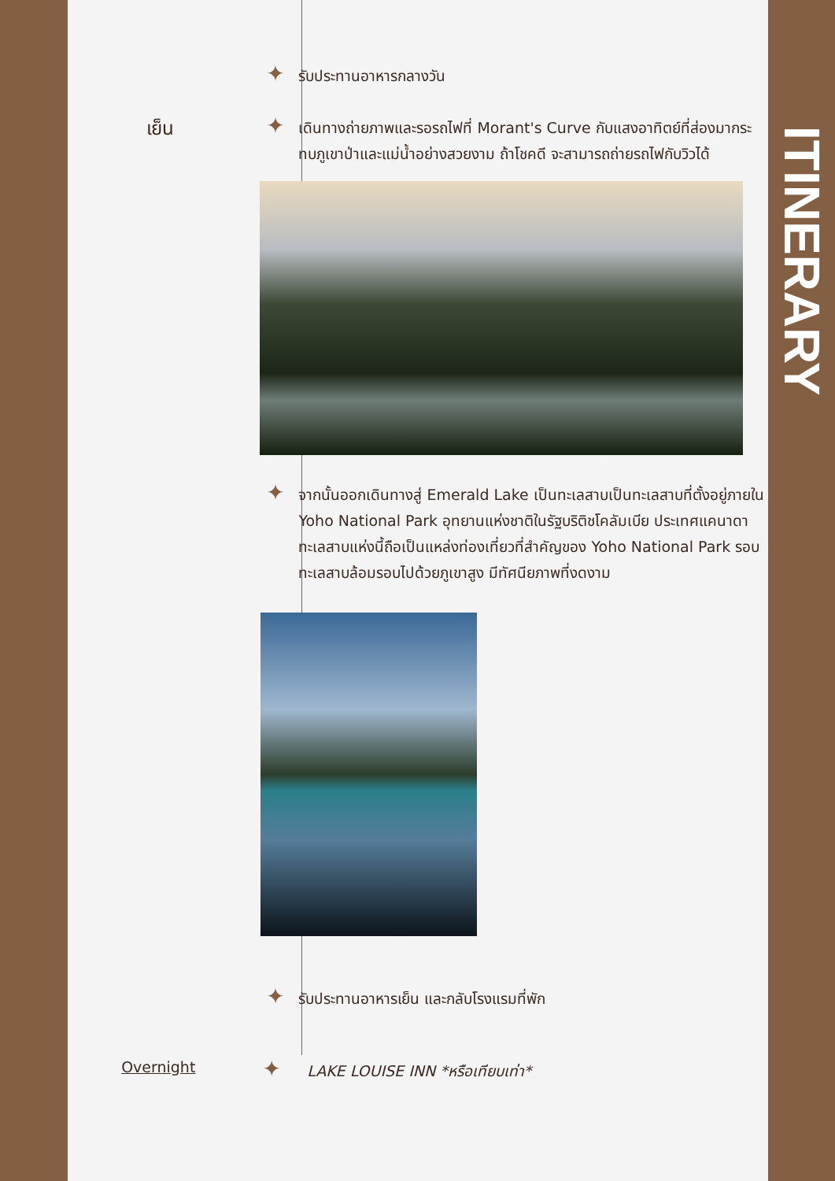✦
รับประทานอาหารกลางวัน
เย็น
✦
เดินทางถ่ายภาพและรอรถไฟที่ Morant's Curve กับแสงอาทิตย์ที่ส่องมากระทบภูเขาป่าและแม่น้ำอย่างสวยงาม ถ้าโชคดี จะสามารถถ่ายรถไฟกับวิวได้
✦
จากนั้นออกเดินทางสู่ Emerald Lake เป็นทะเลสาบเป็นทะเลสาบที่ตั้งอยู่ภายใน Yoho National Park อุทยานแห่งชาติในรัฐบริติชโคลัมเบีย ประเทศแคนาดาทะเลสาบแห่งนี้ถือเป็นแหล่งท่องเที่ยวที่สำคัญของ Yoho National Park รอบทะเลสาบล้อมรอบไปด้วยภูเขาสูง มีทัศนียภาพที่งดงาม
✦
รับประทานอาหารเย็น และกลับโรงแรมที่พัก
Overnight
✦
LAKE LOUISE INN *หรือเทียบเท่า*
ITINERARY